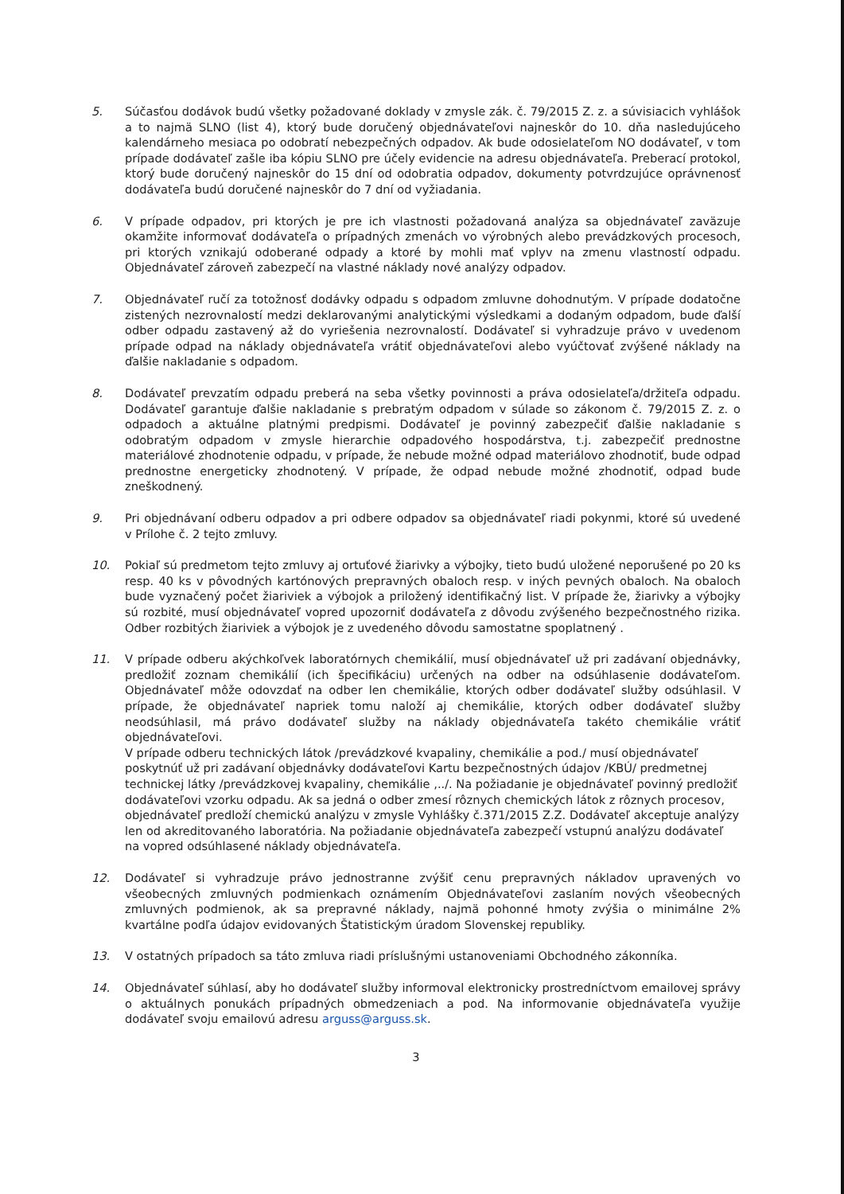5. Súčasťou dodávok budú všetky požadované doklady v zmysle zák. č. 79/2015 Z. z. a súvisiacich vyhlášok a to najmä SLNO (list 4), ktorý bude doručený objednávateľovi najneskôr do 10. dňa nasledujúceho kalendárneho mesiaca po odobratí nebezpečných odpadov. Ak bude odosielateľom NO dodávateľ, v tom prípade dodávateľ zašle iba kópiu SLNO pre účely evidencie na adresu objednávateľa. Preberací protokol, ktorý bude doručený najneskôr do 15 dní od odobratia odpadov, dokumenty potvrdzujúce oprávnenosť dodávateľa budú doručené najneskôr do 7 dní od vyžiadania.
6. V prípade odpadov, pri ktorých je pre ich vlastnosti požadovaná analýza sa objednávateľ zaväzuje okamžite informovať dodávateľa o prípadných zmenách vo výrobných alebo prevádzkových procesoch, pri ktorých vznikajú odoberané odpady a ktoré by mohli mať vplyv na zmenu vlastností odpadu. Objednávateľ zároveň zabezpečí na vlastné náklady nové analýzy odpadov.
7. Objednávateľ ručí za totožnosť dodávky odpadu s odpadom zmluvne dohodnutým. V prípade dodatočne zistených nezrovnalostí medzi deklarovanými analytickými výsledkami a dodaným odpadom, bude ďalší odber odpadu zastavený až do vyriešenia nezrovnalostí. Dodávateľ si vyhradzuje právo v uvedenom prípade odpad na náklady objednávateľa vrátiť objednávateľovi alebo vyúčtovať zvýšené náklady na ďalšie nakladanie s odpadom.
8. Dodávateľ prevzatím odpadu preberá na seba všetky povinnosti a práva odosielateľa/držiteľa odpadu. Dodávateľ garantuje ďalšie nakladanie s prebratým odpadom v súlade so zákonom č. 79/2015 Z. z. o odpadoch a aktuálne platnými predpismi. Dodávateľ je povinný zabezpečiť ďalšie nakladanie s odobratým odpadom v zmysle hierarchie odpadového hospodárstva, t.j. zabezpečiť prednostne materiálové zhodnotenie odpadu, v prípade, že nebude možné odpad materiálovo zhodnotiť, bude odpad prednostne energeticky zhodnotený. V prípade, že odpad nebude možné zhodnotiť, odpad bude zneškodnený.
9. Pri objednávaní odberu odpadov a pri odbere odpadov sa objednávateľ riadi pokynmi, ktoré sú uvedené v Prílohe č. 2 tejto zmluvy.
10. Pokiaľ sú predmetom tejto zmluvy aj ortuťové žiarivky a výbojky, tieto budú uložené neporušené po 20 ks resp. 40 ks v pôvodných kartónových prepravných obaloch resp. v iných pevných obaloch. Na obaloch bude vyznačený počet žiariviek a výbojok a priložený identifikačný list. V prípade že, žiarivky a výbojky sú rozbité, musí objednávateľ vopred upozorniť dodávateľa z dôvodu zvýšeného bezpečnostného rizika. Odber rozbitých žiariviek a výbojok je z uvedeného dôvodu samostatne spoplatnený .
11. V prípade odberu akýchkoľvek laboratórnych chemikálií, musí objednávateľ už pri zadávaní objednávky, predložiť zoznam chemikálií (ich špecifikáciu) určených na odber na odsúhlasenie dodávateľom. Objednávateľ môže odovzdať na odber len chemikálie, ktorých odber dodávateľ služby odsúhlasil. V prípade, že objednávateľ napriek tomu naloží aj chemikálie, ktorých odber dodávateľ služby neodsúhlasil, má právo dodávateľ služby na náklady objednávateľa takéto chemikálie vrátiť objednávateľovi.
V prípade odberu technických látok /prevádzkové kvapaliny, chemikálie a pod./ musí objednávateľ poskytnúť už pri zadávaní objednávky dodávateľovi Kartu bezpečnostných údajov /KBÚ/ predmetnej technickej látky /prevádzkovej kvapaliny, chemikálie ,../. Na požiadanie je objednávateľ povinný predložiť dodávateľovi vzorku odpadu. Ak sa jedná o odber zmesí rôznych chemických látok z rôznych procesov, objednávateľ predloží chemickú analýzu v zmysle Vyhlášky č.371/2015 Z.Z. Dodávateľ akceptuje analýzy len od akreditovaného laboratória. Na požiadanie objednávateľa zabezpečí vstupnú analýzu dodávateľ na vopred odsúhlasené náklady objednávateľa.
12. Dodávateľ si vyhradzuje právo jednostranne zvýšiť cenu prepravných nákladov upravených vo všeobecných zmluvných podmienkach oznámením Objednávateľovi zaslaním nových všeobecných zmluvných podmienok, ak sa prepravné náklady, najmä pohonné hmoty zvýšia o minimálne 2% kvartálne podľa údajov evidovaných Štatistickým úradom Slovenskej republiky.
13. V ostatných prípadoch sa táto zmluva riadi príslušnými ustanoveniami Obchodného zákonníka.
14. Objednávateľ súhlasí, aby ho dodávateľ služby informoval elektronicky prostredníctvom emailovej správy o aktuálnych ponukách prípadných obmedzeniach a pod. Na informovanie objednávateľa využije dodávateľ svoju emailovú adresu arguss@arguss.sk.
3